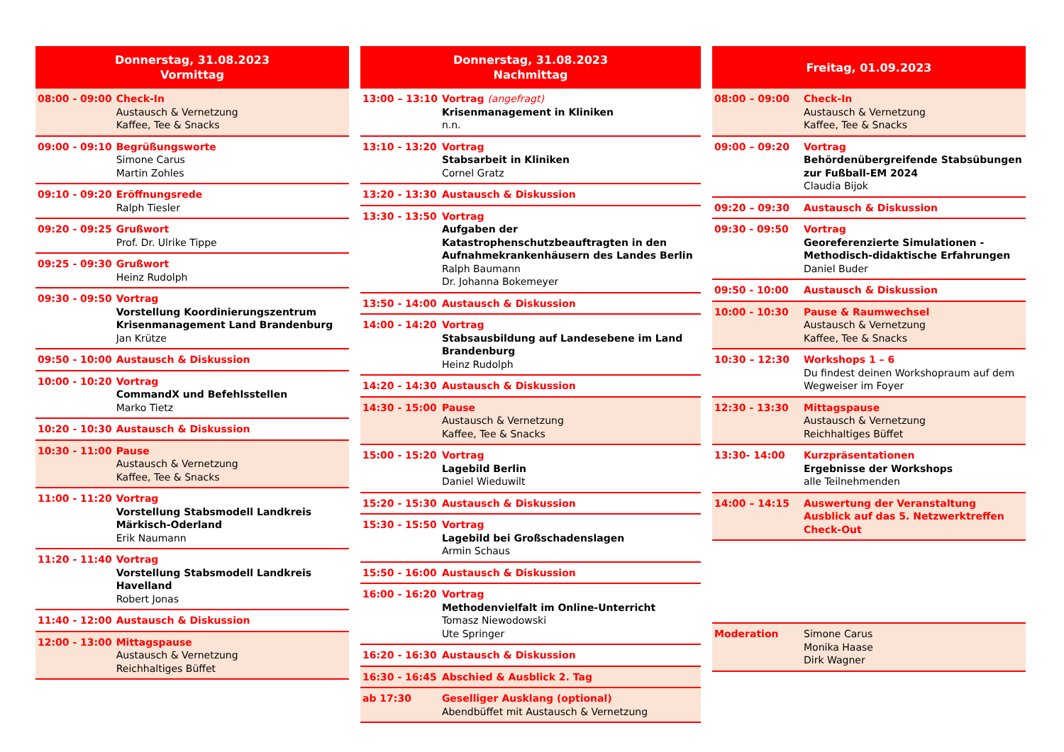| Donnerstag, 31.08.2023 Vormittag | |
| --- | --- |
| 08:00 - 09:00 | Check-In Austausch & Vernetzung Kaffee, Tee & Snacks |
| 09:00 - 09:10 | Begrüßungsworte Simone Carus Martin Zohles |
| 09:10 - 09:20 | Eröffnungsrede Ralph Tiesler |
| 09:20 - 09:25 | Grußwort Prof. Dr. Ulrike Tippe |
| 09:25 - 09:30 | Grußwort Heinz Rudolph |
| 09:30 - 09:50 | Vortrag Vorstellung Koordinierungszentrum Krisen­management Land Brandenburg Jan Krütze |
| 09:50 - 10:00 | Austausch & Diskussion |
| 10:00 - 10:20 | Vortrag CommandX und Befehlsstellen Marko Tietz |
| 10:20 - 10:30 | Austausch & Diskussion |
| 10:30 - 11:00 | Pause Austausch & Vernetzung Kaffee, Tee & Snacks |
| 11:00 - 11:20 | Vortrag Vorstellung Stabsmodell Landkreis Märkisch-Oderland Erik Naumann |
| 11:20 - 11:40 | Vortrag Vorstellung Stabsmodell Landkreis Havelland Robert Jonas |
| 11:40 - 12:00 | Austausch & Diskussion |
| 12:00 - 13:00 | Mittagspause Austausch & Vernetzung Reichhaltiges Büffet |
| Donnerstag, 31.08.2023 Nachmittag | |
| --- | --- |
| 13:00 – 13:10 | Vortrag (angefragt) Krisenmanagement in Kliniken n.n. |
| 13:10 - 13:20 | Vortrag Stabsarbeit in Kliniken Cornel Gratz |
| 13:20 - 13:30 | Austausch & Diskussion |
| 13:30 - 13:50 | Vortrag Aufgaben der Katastrophenschutzbeauftragten in den Aufnahmekrankenhäusern des Landes Berlin Ralph Baumann Dr. Johanna Bokemeyer |
| 13:50 - 14:00 | Austausch & Diskussion |
| 14:00 - 14:20 | Vortrag Stabsausbildung auf Landesebene im Land Bran­denburg Heinz Rudolph |
| 14:20 - 14:30 | Austausch & Diskussion |
| 14:30 - 15:00 | Pause Austausch & Vernetzung Kaffee, Tee & Snacks |
| 15:00 - 15:20 | Vortrag Lagebild Berlin Daniel Wieduwilt |
| 15:20 - 15:30 | Austausch & Diskussion |
| 15:30 - 15:50 | Vortrag Lagebild bei Großschadenslagen Armin Schaus |
| 15:50 - 16:00 | Austausch & Diskussion |
| 16:00 - 16:20 | Vortrag Methodenvielfalt im Online-Unterricht Tomasz Niewodowski Ute Springer |
| 16:20 - 16:30 | Austausch & Diskussion |
| 16:30 - 16:45 | Abschied & Ausblick 2. Tag |
| ab 17:30 | Geselliger Ausklang (optional) Abendbüffet mit Austausch & Vernetzung |
| Freitag, 01.09.2023 | |
| --- | --- |
| 08:00 – 09:00 | Check-In Austausch & Vernetzung Kaffee, Tee & Snacks |
| 09:00 – 09:20 | Vortrag Behördenübergreifende Stabsübungen zur Fußball-EM 2024 Claudia Bijok |
| 09:20 – 09:30 | Austausch & Diskussion |
| 09:30 - 09:50 | Vortrag Georeferenzierte Simulationen - Metho­disch-didaktische Erfahrungen Daniel Buder |
| 09:50 - 10:00 | Austausch & Diskussion |
| 10:00 - 10:30 | Pause & Raumwechsel Austausch & Vernetzung Kaffee, Tee & Snacks |
| 10:30 – 12:30 | Workshops 1 – 6 Du findest deinen Workshopraum auf dem Weg­weiser im Foyer |
| 12:30 - 13:30 | Mittagspause Austausch & Vernetzung Reichhaltiges Büffet |
| 13:30- 14:00 | Kurzpräsentationen Ergebnisse der Workshops alle Teilnehmenden |
| 14:00 – 14:15 | Auswertung der Veranstaltung Ausblick auf das 5. Netzwerktreffen Check-Out |
| Moderation | Simone Carus Monika Haase Dirk Wagner |